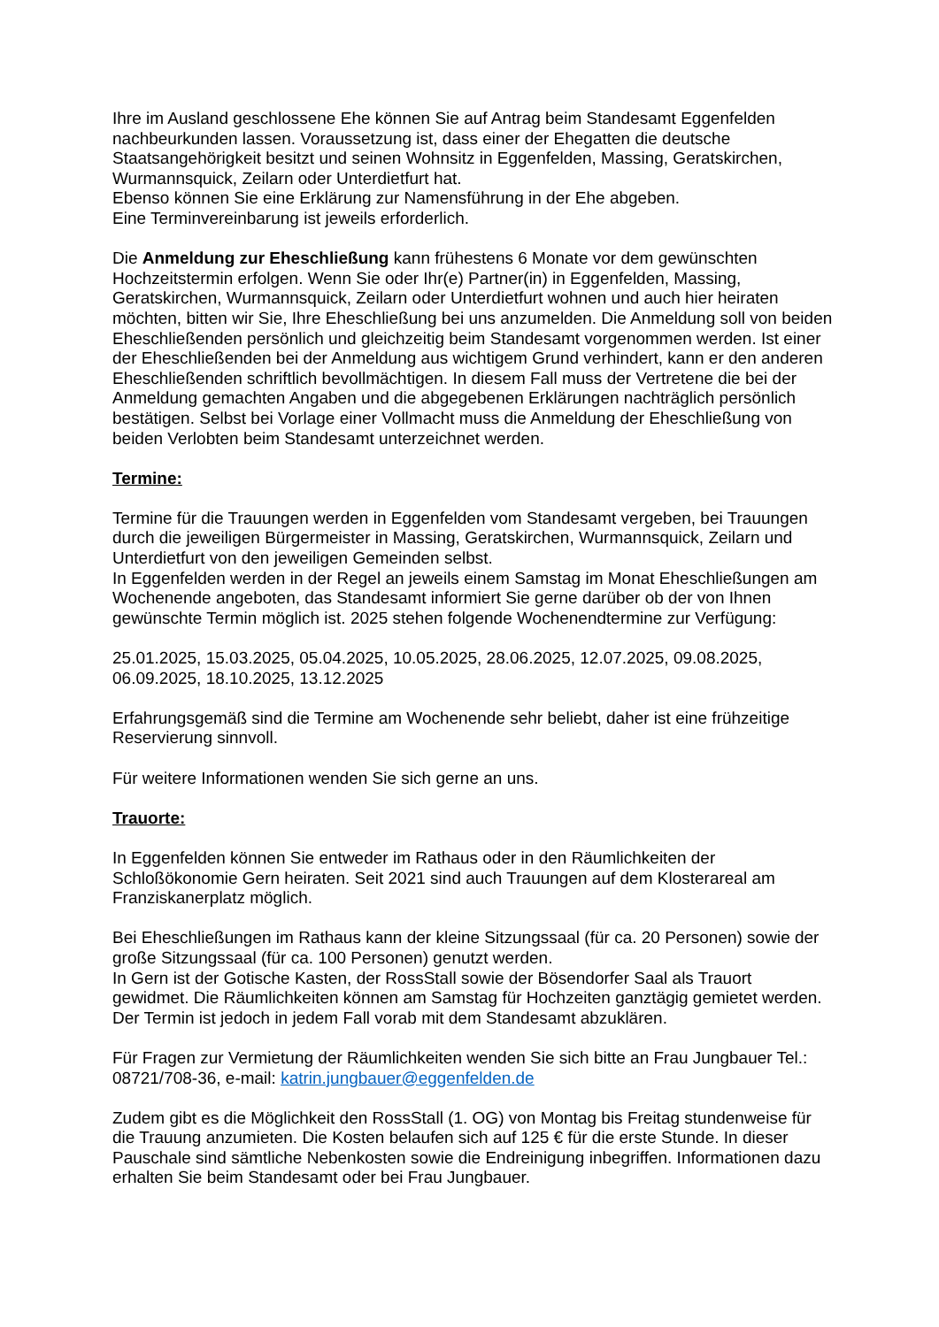Ihre im Ausland geschlossene Ehe können Sie auf Antrag beim Standesamt Eggenfelden nachbeurkunden lassen. Voraussetzung ist, dass einer der Ehegatten die deutsche Staatsangehörigkeit besitzt und seinen Wohnsitz in Eggenfelden, Massing, Geratskirchen, Wurmannsquick, Zeilarn oder Unterdietfurt hat.
Ebenso können Sie eine Erklärung zur Namensführung in der Ehe abgeben.
Eine Terminvereinbarung ist jeweils erforderlich.
Die Anmeldung zur Eheschließung kann frühestens 6 Monate vor dem gewünschten Hochzeitstermin erfolgen. Wenn Sie oder Ihr(e) Partner(in) in Eggenfelden, Massing, Geratskirchen, Wurmannsquick, Zeilarn oder Unterdietfurt wohnen und auch hier heiraten möchten, bitten wir Sie, Ihre Eheschließung bei uns anzumelden. Die Anmeldung soll von beiden Eheschließenden persönlich und gleichzeitig beim Standesamt vorgenommen werden. Ist einer der Eheschließenden bei der Anmeldung aus wichtigem Grund verhindert, kann er den anderen Eheschließenden schriftlich bevollmächtigen. In diesem Fall muss der Vertretene die bei der Anmeldung gemachten Angaben und die abgegebenen Erklärungen nachträglich persönlich bestätigen. Selbst bei Vorlage einer Vollmacht muss die Anmeldung der Eheschließung von beiden Verlobten beim Standesamt unterzeichnet werden.
Termine:
Termine für die Trauungen werden in Eggenfelden vom Standesamt vergeben, bei Trauungen durch die jeweiligen Bürgermeister in Massing, Geratskirchen, Wurmannsquick, Zeilarn und Unterdietfurt von den jeweiligen Gemeinden selbst.
In Eggenfelden werden in der Regel an jeweils einem Samstag im Monat Eheschließungen am Wochenende angeboten, das Standesamt informiert Sie gerne darüber ob der von Ihnen gewünschte Termin möglich ist. 2025 stehen folgende Wochenendtermine zur Verfügung:
25.01.2025, 15.03.2025, 05.04.2025, 10.05.2025, 28.06.2025, 12.07.2025, 09.08.2025, 06.09.2025, 18.10.2025, 13.12.2025
Erfahrungsgemäß sind die Termine am Wochenende sehr beliebt, daher ist eine frühzeitige Reservierung sinnvoll.
Für weitere Informationen wenden Sie sich gerne an uns.
Trauorte:
In Eggenfelden können Sie entweder im Rathaus oder in den Räumlichkeiten der Schloßökonomie Gern heiraten. Seit 2021 sind auch Trauungen auf dem Klosterareal am Franziskanerplatz möglich.
Bei Eheschließungen im Rathaus kann der kleine Sitzungssaal (für ca. 20 Personen) sowie der große Sitzungssaal (für ca. 100 Personen) genutzt werden.
In Gern ist der Gotische Kasten, der RossStall sowie der Bösendorfer Saal als Trauort gewidmet. Die Räumlichkeiten können am Samstag für Hochzeiten ganztägig gemietet werden. Der Termin ist jedoch in jedem Fall vorab mit dem Standesamt abzuklären.
Für Fragen zur Vermietung der Räumlichkeiten wenden Sie sich bitte an Frau Jungbauer Tel.: 08721/708-36, e-mail: katrin.jungbauer@eggenfelden.de
Zudem gibt es die Möglichkeit den RossStall (1. OG) von Montag bis Freitag stundenweise für die Trauung anzumieten. Die Kosten belaufen sich auf 125 € für die erste Stunde. In dieser Pauschale sind sämtliche Nebenkosten sowie die Endreinigung inbegriffen. Informationen dazu erhalten Sie beim Standesamt oder bei Frau Jungbauer.